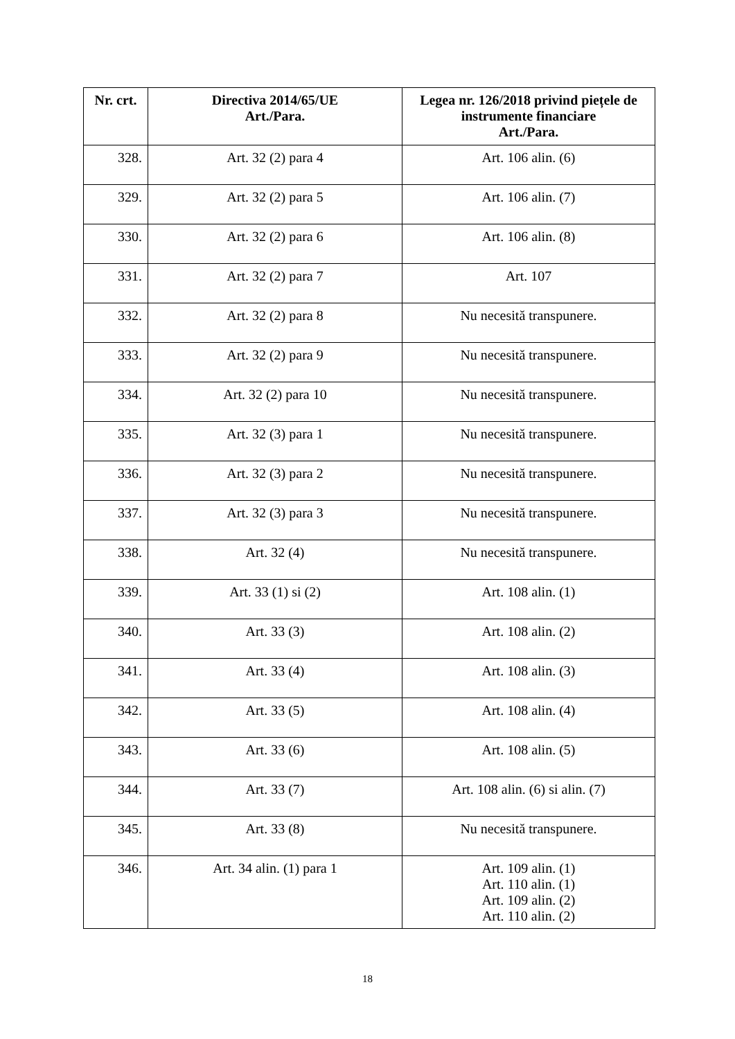| Nr. crt. | Directiva 2014/65/UE Art./Para. | Legea nr. 126/2018 privind piețele de instrumente financiare Art./Para. |
| --- | --- | --- |
| 328. | Art. 32 (2) para 4 | Art. 106 alin. (6) |
| 329. | Art. 32 (2) para 5 | Art. 106 alin. (7) |
| 330. | Art. 32 (2) para 6 | Art. 106 alin. (8) |
| 331. | Art. 32 (2) para 7 | Art. 107 |
| 332. | Art. 32 (2) para 8 | Nu necesită transpunere. |
| 333. | Art. 32 (2) para 9 | Nu necesită transpunere. |
| 334. | Art. 32 (2) para 10 | Nu necesită transpunere. |
| 335. | Art. 32 (3) para 1 | Nu necesită transpunere. |
| 336. | Art. 32 (3) para 2 | Nu necesită transpunere. |
| 337. | Art. 32 (3) para 3 | Nu necesită transpunere. |
| 338. | Art. 32 (4) | Nu necesită transpunere. |
| 339. | Art. 33 (1) si (2) | Art. 108 alin. (1) |
| 340. | Art. 33 (3) | Art. 108 alin. (2) |
| 341. | Art. 33 (4) | Art. 108 alin. (3) |
| 342. | Art. 33 (5) | Art. 108 alin. (4) |
| 343. | Art. 33 (6) | Art. 108 alin. (5) |
| 344. | Art. 33 (7) | Art. 108 alin. (6) si alin. (7) |
| 345. | Art. 33 (8) | Nu necesită transpunere. |
| 346. | Art. 34 alin. (1) para 1 | Art. 109 alin. (1) Art. 110 alin. (1) Art. 109 alin. (2) Art. 110 alin. (2) |
18